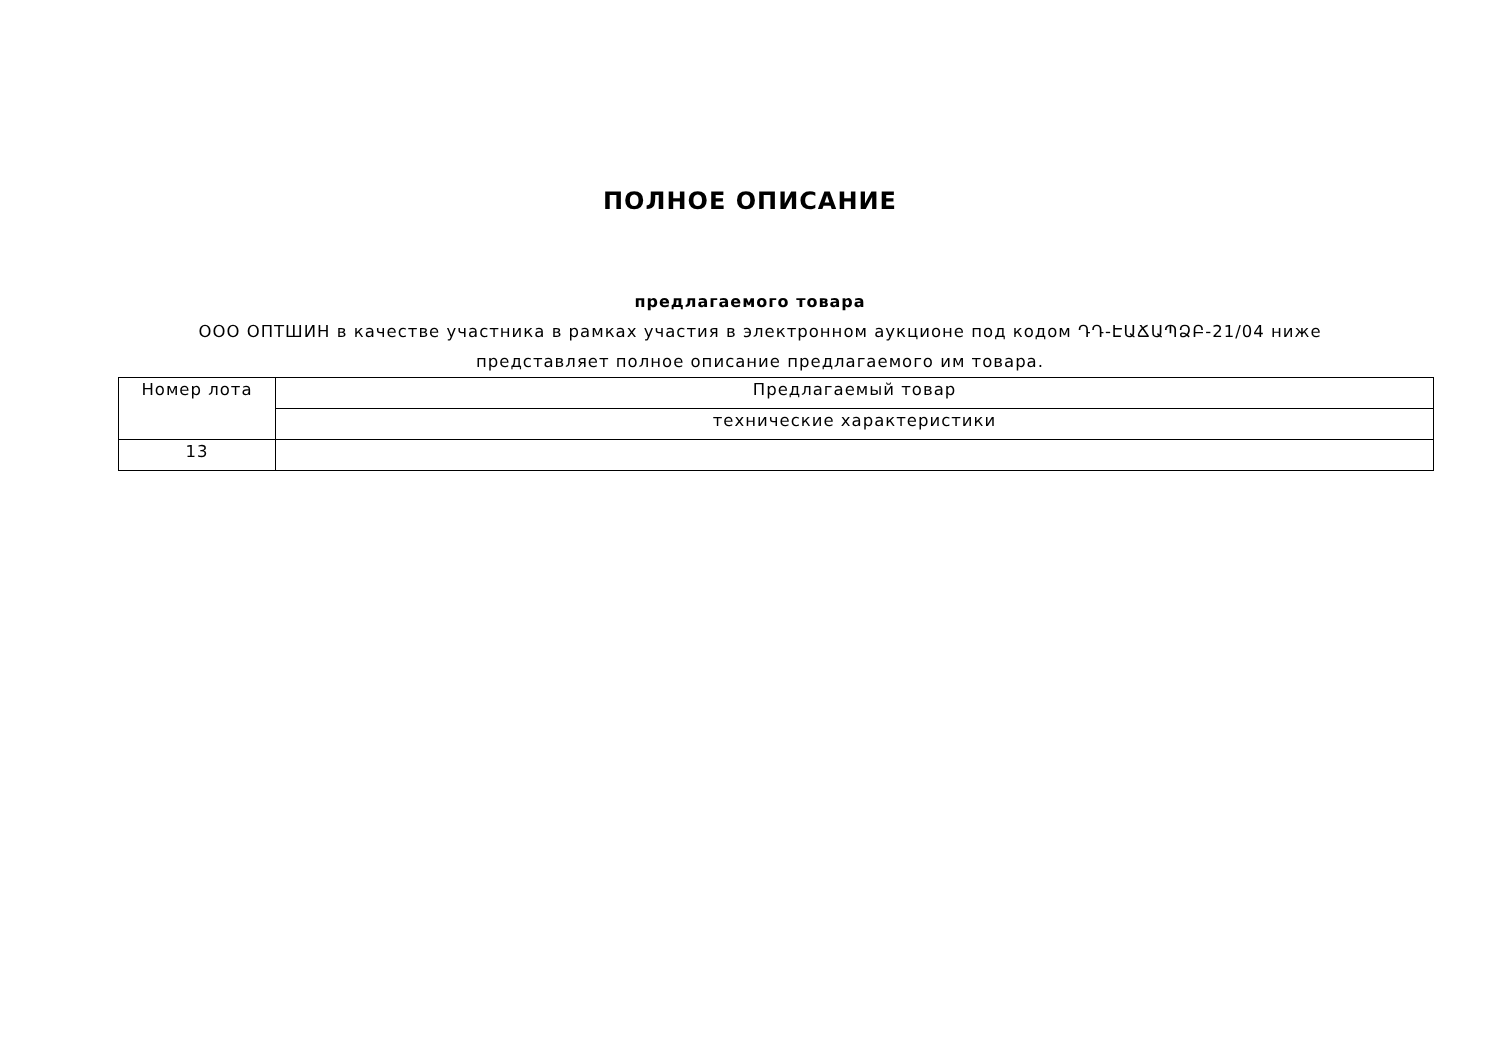ПОЛНОЕ ОПИСАНИЕ
предлагаемого товара
ООО ОПТШИН в качестве участника в рамках участия в электронном аукционе под кодом ԴԴ-ԷԱՃԱՊՁԲ-21/04 ниже представляет полное описание предлагаемого им товара.
| Номер лота | Предлагаемый товар |
| | технические характеристики |
| 13 | |